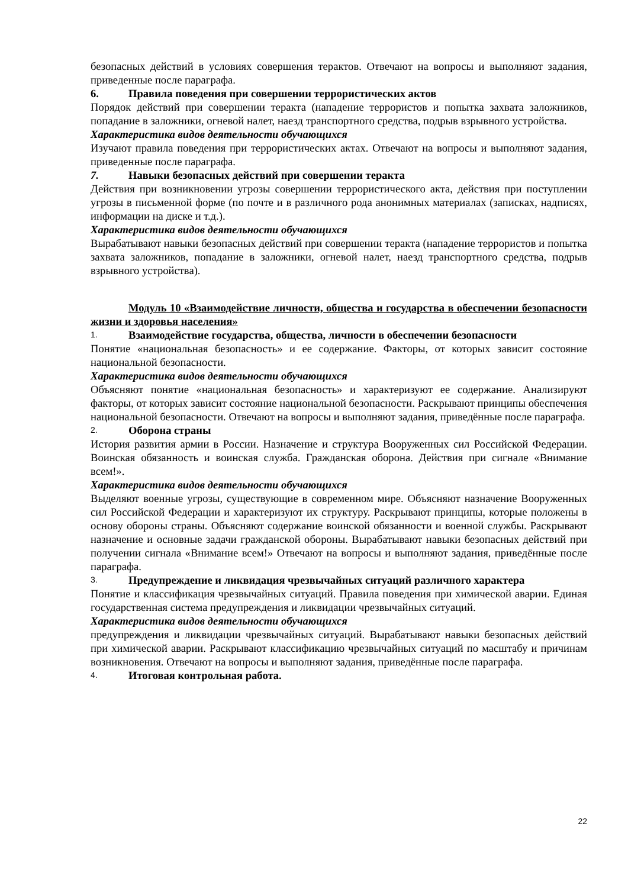безопасных действий в условиях совершения терактов. Отвечают на вопросы и выполняют задания, приведенные после параграфа.
6. Правила поведения при совершении террористических актов
Порядок действий при совершении теракта (нападение террористов и попытка захвата заложников, попадание в заложники, огневой налет, наезд транспортного средства, подрыв взрывного устройства.
Характеристика видов деятельности обучающихся
Изучают правила поведения при террористических актах. Отвечают на вопросы и выполняют задания, приведенные после параграфа.
7. Навыки безопасных действий при совершении теракта
Действия при возникновении угрозы совершении террористического акта, действия при поступлении угрозы в письменной форме (по почте и в различного рода анонимных материалах (записках, надписях, информации на диске и т.д.).
Характеристика видов деятельности обучающихся
Вырабатывают навыки безопасных действий при совершении теракта (нападение террористов и попытка захвата заложников, попадание в заложники, огневой налет, наезд транспортного средства, подрыв взрывного устройства).
Модуль 10 «Взаимодействие личности, общества и государства в обеспечении безопасности жизни и здоровья населения»
1. Взаимодействие государства, общества, личности в обеспечении безопасности
Понятие «национальная безопасность» и ее содержание. Факторы, от которых зависит состояние национальной безопасности.
Характеристика видов деятельности обучающихся
Объясняют понятие «национальная безопасность» и характеризуют ее содержание. Анализируют факторы, от которых зависит состояние национальной безопасности. Раскрывают принципы обеспечения национальной безопасности. Отвечают на вопросы и выполняют задания, приведённые после параграфа.
2. Оборона страны
История развития армии в России. Назначение и структура Вооруженных сил Российской Федерации. Воинская обязанность и воинская служба. Гражданская оборона. Действия при сигнале «Внимание всем!».
Характеристика видов деятельности обучающихся
Выделяют военные угрозы, существующие в современном мире. Объясняют назначение Вооруженных сил Российской Федерации и характеризуют их структуру. Раскрывают принципы, которые положены в основу обороны страны. Объясняют содержание воинской обязанности и военной службы. Раскрывают назначение и основные задачи гражданской обороны. Вырабатывают навыки безопасных действий при получении сигнала «Внимание всем!» Отвечают на вопросы и выполняют задания, приведённые после параграфа.
3. Предупреждение и ликвидация чрезвычайных ситуаций различного характера
Понятие и классификация чрезвычайных ситуаций. Правила поведения при химической аварии. Единая государственная система предупреждения и ликвидации чрезвычайных ситуаций.
Характеристика видов деятельности обучающихся
предупреждения и ликвидации чрезвычайных ситуаций. Вырабатывают навыки безопасных действий при химической аварии. Раскрывают классификацию чрезвычайных ситуаций по масштабу и причинам возникновения. Отвечают на вопросы и выполняют задания, приведённые после параграфа.
4. Итоговая контрольная работа.
22